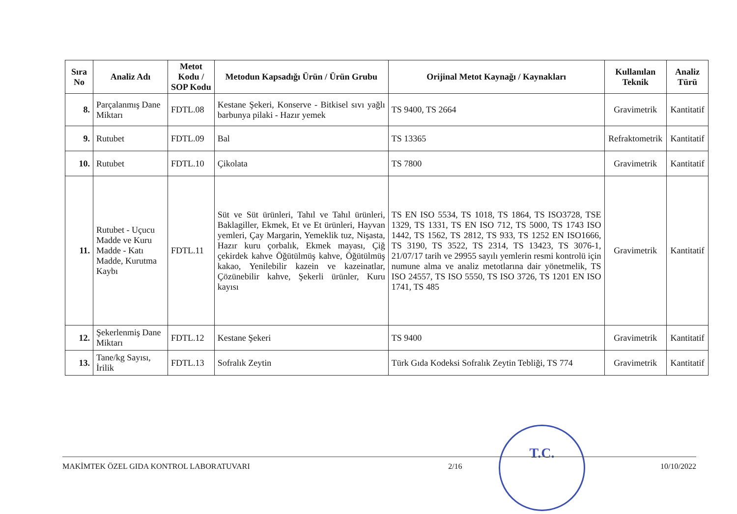| Sıra No | Analiz Adı | Metot Kodu / SOP Kodu | Metodun Kapsadığı Ürün / Ürün Grubu | Orijinal Metot Kaynağı / Kaynakları | Kullanılan Teknik | Analiz Türü |
| --- | --- | --- | --- | --- | --- | --- |
| 8. | Parçalanmış Dane Miktarı | FDTL.08 | Kestane Şekeri, Konserve - Bitkisel sıvı yağlı barbunya pilaki - Hazır yemek | TS 9400, TS 2664 | Gravimetrik | Kantitatif |
| 9. | Rutubet | FDTL.09 | Bal | TS 13365 | Refraktometrik | Kantitatif |
| 10. | Rutubet | FDTL.10 | Çikolata | TS 7800 | Gravimetrik | Kantitatif |
| 11. | Rutubet - Uçucu Madde ve Kuru Madde - Katı Madde, Kurutma Kaybı | FDTL.11 | Süt ve Süt ürünleri, Tahıl ve Tahıl ürünleri, Baklagiller, Ekmek, Et ve Et ürünleri, Hayvan yemleri, Çay Margarin, Yemeklik tuz, Nişasta, Hazır kuru çorbalık, Ekmek mayası, Çiğ çekirdek kahve Öğütülmüş kahve, Öğütülmüş kakao, Yenilebilir kazein ve kazeinatlar, Çözünebilir kahve, Şekerli ürünler, Kuru kayısı | TS EN ISO 5534, TS 1018, TS 1864, TS ISO3728, TSE 1329, TS 1331, TS EN ISO 712, TS 5000, TS 1743 ISO 1442, TS 1562, TS 2812, TS 933, TS 1252 EN ISO1666, TS 3190, TS 3522, TS 2314, TS 13423, TS 3076-1, 21/07/17 tarih ve 29955 sayılı yemlerin resmi kontrolü için numune alma ve analiz metotlarına dair yönetmelik, TS ISO 24557, TS ISO 5550, TS ISO 3726, TS 1201 EN ISO 1741, TS 485 | Gravimetrik | Kantitatif |
| 12. | Şekerlenmiş Dane Miktarı | FDTL.12 | Kestane Şekeri | TS 9400 | Gravimetrik | Kantitatif |
| 13. | Tane/kg Sayısı, İrilik | FDTL.13 | Sofralık Zeytin | Türk Gıda Kodeksi Sofralık Zeytin Tebliği, TS 774 | Gravimetrik | Kantitatif |
T.C.
MAKİMTEK ÖZEL GIDA KONTROL LABORATUVARI 2/16 10/10/2022